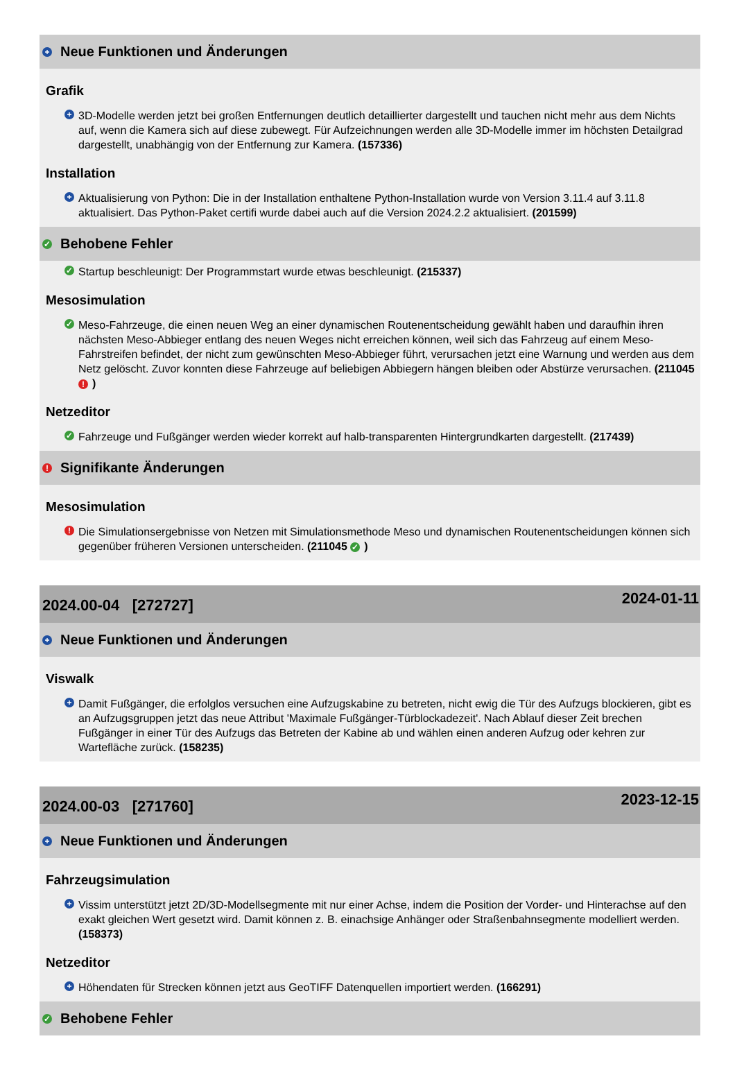+ Neue Funktionen und Änderungen
Grafik
+ 3D-Modelle werden jetzt bei großen Entfernungen deutlich detaillierter dargestellt und tauchen nicht mehr aus dem Nichts auf, wenn die Kamera sich auf diese zubewegt. Für Aufzeichnungen werden alle 3D-Modelle immer im höchsten Detailgrad dargestellt, unabhängig von der Entfernung zur Kamera. (157336)
Installation
+ Aktualisierung von Python: Die in der Installation enthaltene Python-Installation wurde von Version 3.11.4 auf 3.11.8 aktualisiert. Das Python-Paket certifi wurde dabei auch auf die Version 2024.2.2 aktualisiert. (201599)
✓ Behobene Fehler
✓ Startup beschleunigt: Der Programmstart wurde etwas beschleunigt. (215337)
Mesosimulation
✓ Meso-Fahrzeuge, die einen neuen Weg an einer dynamischen Routenentscheidung gewählt haben und daraufhin ihren nächsten Meso-Abbieger entlang des neuen Weges nicht erreichen können, weil sich das Fahrzeug auf einem Meso-Fahrstreifen befindet, der nicht zum gewünschten Meso-Abbieger führt, verursachen jetzt eine Warnung und werden aus dem Netz gelöscht. Zuvor konnten diese Fahrzeuge auf beliebigen Abbiegern hängen bleiben oder Abstürze verursachen. (211045 !)
Netzeditor
✓ Fahrzeuge und Fußgänger werden wieder korrekt auf halb-transparenten Hintergrundkarten dargestellt. (217439)
! Signifikante Änderungen
Mesosimulation
! Die Simulationsergebnisse von Netzen mit Simulationsmethode Meso und dynamischen Routenentscheidungen können sich gegenüber früheren Versionen unterscheiden. (211045 ✓)
2024.00-04 [272727] 2024-01-11
+ Neue Funktionen und Änderungen
Viswalk
+ Damit Fußgänger, die erfolglos versuchen eine Aufzugskabine zu betreten, nicht ewig die Tür des Aufzugs blockieren, gibt es an Aufzugsgruppen jetzt das neue Attribut 'Maximale Fußgänger-Türblockadezeit'. Nach Ablauf dieser Zeit brechen Fußgänger in einer Tür des Aufzugs das Betreten der Kabine ab und wählen einen anderen Aufzug oder kehren zur Wartefläche zurück. (158235)
2024.00-03 [271760] 2023-12-15
+ Neue Funktionen und Änderungen
Fahrzeugsimulation
+ Vissim unterstützt jetzt 2D/3D-Modellsegmente mit nur einer Achse, indem die Position der Vorder- und Hinterachse auf den exakt gleichen Wert gesetzt wird. Damit können z. B. einachsige Anhänger oder Straßenbahnsegmente modelliert werden. (158373)
Netzeditor
+ Höhendaten für Strecken können jetzt aus GeoTIFF Datenquellen importiert werden. (166291)
✓ Behobene Fehler